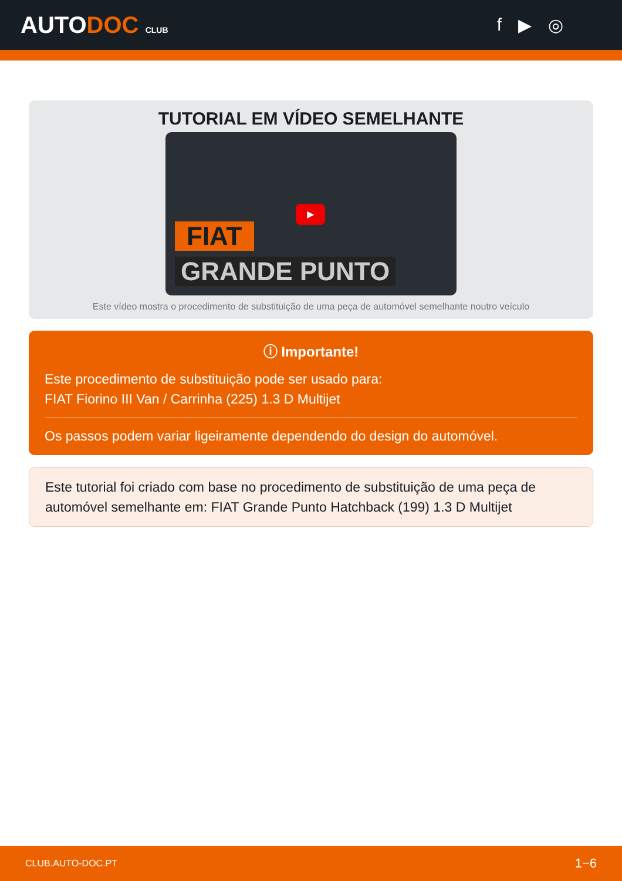AUTODOC CLUB
f ▶ ◎
TUTORIAL EM VÍDEO SEMELHANTE
▶
FIAT
GRANDE PUNTO
Este vídeo mostra o procedimento de substituição de uma peça de automóvel semelhante noutro veículo
ⓘ Importante!
Este procedimento de substituição pode ser usado para:
FIAT Fiorino III Van / Carrinha (225) 1.3 D Multijet
Os passos podem variar ligeiramente dependendo do design do automóvel.
Este tutorial foi criado com base no procedimento de substituição de uma peça de automóvel semelhante em: FIAT Grande Punto Hatchback (199) 1.3 D Multijet
CLUB.AUTO-DOC.PT 1−6